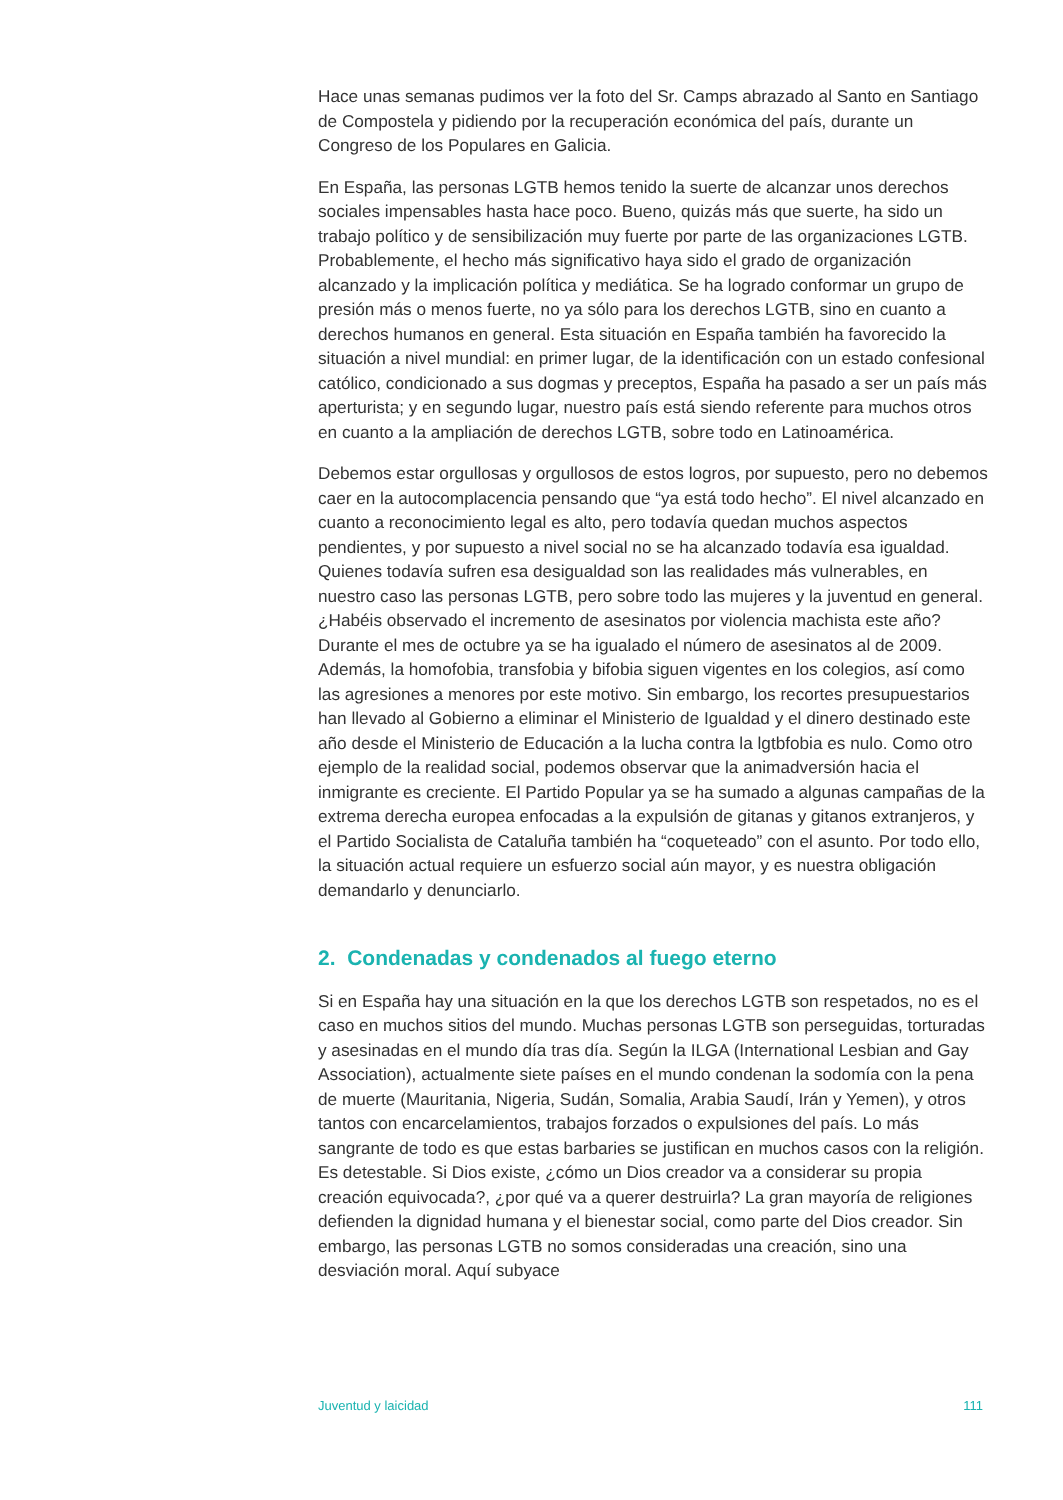Hace unas semanas pudimos ver la foto del Sr. Camps abrazado al Santo en Santiago de Compostela y pidiendo por la recuperación económica del país, durante un Congreso de los Populares en Galicia.
En España, las personas LGTB hemos tenido la suerte de alcanzar unos derechos sociales impensables hasta hace poco. Bueno, quizás más que suerte, ha sido un trabajo político y de sensibilización muy fuerte por parte de las organizaciones LGTB. Probablemente, el hecho más significativo haya sido el grado de organización alcanzado y la implicación política y mediática. Se ha logrado conformar un grupo de presión más o menos fuerte, no ya sólo para los derechos LGTB, sino en cuanto a derechos humanos en general. Esta situación en España también ha favorecido la situación a nivel mundial: en primer lugar, de la identificación con un estado confesional católico, condicionado a sus dogmas y preceptos, España ha pasado a ser un país más aperturista; y en segundo lugar, nuestro país está siendo referente para muchos otros en cuanto a la ampliación de derechos LGTB, sobre todo en Latinoamérica.
Debemos estar orgullosas y orgullosos de estos logros, por supuesto, pero no debemos caer en la autocomplacencia pensando que “ya está todo hecho”. El nivel alcanzado en cuanto a reconocimiento legal es alto, pero todavía quedan muchos aspectos pendientes, y por supuesto a nivel social no se ha alcanzado todavía esa igualdad. Quienes todavía sufren esa desigualdad son las realidades más vulnerables, en nuestro caso las personas LGTB, pero sobre todo las mujeres y la juventud en general. ¿Habéis observado el incremento de asesinatos por violencia machista este año? Durante el mes de octubre ya se ha igualado el número de asesinatos al de 2009. Además, la homofobia, transfobia y bifobia siguen vigentes en los colegios, así como las agresiones a menores por este motivo. Sin embargo, los recortes presupuestarios han llevado al Gobierno a eliminar el Ministerio de Igualdad y el dinero destinado este año desde el Ministerio de Educación a la lucha contra la lgtbfobia es nulo. Como otro ejemplo de la realidad social, podemos observar que la animadversión hacia el inmigrante es creciente. El Partido Popular ya se ha sumado a algunas campañas de la extrema derecha europea enfocadas a la expulsión de gitanas y gitanos extranjeros, y el Partido Socialista de Cataluña también ha “coqueteado” con el asunto. Por todo ello, la situación actual requiere un esfuerzo social aún mayor, y es nuestra obligación demandarlo y denunciarlo.
2. Condenadas y condenados al fuego eterno
Si en España hay una situación en la que los derechos LGTB son respetados, no es el caso en muchos sitios del mundo. Muchas personas LGTB son perseguidas, torturadas y asesinadas en el mundo día tras día. Según la ILGA (International Lesbian and Gay Association), actualmente siete países en el mundo condenan la sodomía con la pena de muerte (Mauritania, Nigeria, Sudán, Somalia, Arabia Saudí, Irán y Yemen), y otros tantos con encarcelamientos, trabajos forzados o expulsiones del país. Lo más sangrante de todo es que estas barbaries se justifican en muchos casos con la religión. Es detestable. Si Dios existe, ¿cómo un Dios creador va a considerar su propia creación equivocada?, ¿por qué va a querer destruirla? La gran mayoría de religiones defienden la dignidad humana y el bienestar social, como parte del Dios creador. Sin embargo, las personas LGTB no somos consideradas una creación, sino una desviación moral. Aquí subyace
Juventud y laicidad 111